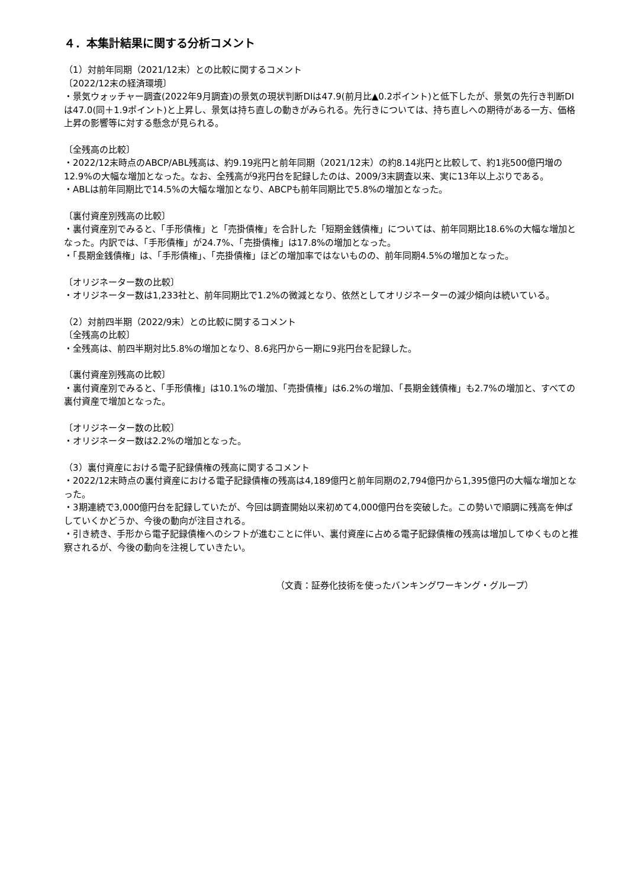４．本集計結果に関する分析コメント
（1）対前年同期（2021/12末）との比較に関するコメント
〔2022/12末の経済環境〕
・景気ウォッチャー調査(2022年9月調査)の景気の現状判断DIは47.9(前月比▲0.2ポイント)と低下したが、景気の先行き判断DIは47.0(同＋1.9ポイント)と上昇し、景気は持ち直しの動きがみられる。先行きについては、持ち直しへの期待がある一方、価格上昇の影響等に対する懸念が見られる。
〔全残高の比較〕
・2022/12末時点のABCP/ABL残高は、約9.19兆円と前年同期（2021/12末）の約8.14兆円と比較して、約1兆500億円増の12.9%の大幅な増加となった。なお、全残高が9兆円台を記録したのは、2009/3末調査以来、実に13年以上ぶりである。
・ABLは前年同期比で14.5%の大幅な増加となり、ABCPも前年同期比で5.8%の増加となった。
〔裏付資産別残高の比較〕
・裏付資産別でみると、「手形債権」と「売掛債権」を合計した「短期金銭債権」については、前年同期比18.6%の大幅な増加となった。内訳では、「手形債権」が24.7%、「売掛債権」は17.8%の増加となった。
・「長期金銭債権」は、「手形債権」、「売掛債権」ほどの増加率ではないものの、前年同期4.5%の増加となった。
〔オリジネーター数の比較〕
・オリジネーター数は1,233社と、前年同期比で1.2%の微減となり、依然としてオリジネーターの減少傾向は続いている。
（2）対前四半期（2022/9末）との比較に関するコメント
〔全残高の比較〕
・全残高は、前四半期対比5.8%の増加となり、8.6兆円から一期に9兆円台を記録した。
〔裏付資産別残高の比較〕
・裏付資産別でみると、「手形債権」は10.1%の増加、「売掛債権」は6.2%の増加、「長期金銭債権」も2.7%の増加と、すべての裏付資産で増加となった。
〔オリジネーター数の比較〕
・オリジネーター数は2.2%の増加となった。
（3）裏付資産における電子記録債権の残高に関するコメント
・2022/12末時点の裏付資産における電子記録債権の残高は4,189億円と前年同期の2,794億円から1,395億円の大幅な増加となった。
・3期連続で3,000億円台を記録していたが、今回は調査開始以来初めて4,000億円台を突破した。この勢いで順調に残高を伸ばしていくかどうか、今後の動向が注目される。
・引き続き、手形から電子記録債権へのシフトが進むことに伴い、裏付資産に占める電子記録債権の残高は増加してゆくものと推察されるが、今後の動向を注視していきたい。
（文責：証券化技術を使ったバンキングワーキング・グループ）